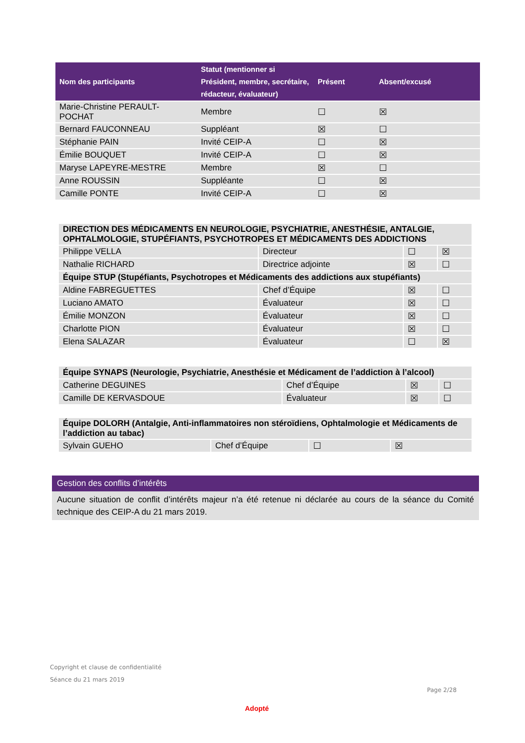| Nom des participants | Statut (mentionner si Président, membre, secrétaire, rédacteur, évaluateur) | Présent | Absent/excusé |
| --- | --- | --- | --- |
| Marie-Christine PERAULT-POCHAT | Membre | ☐ | ☒ |
| Bernard FAUCONNEAU | Suppléant | ☒ | ☐ |
| Stéphanie PAIN | Invité CEIP-A | ☐ | ☒ |
| Émilie BOUQUET | Invité CEIP-A | ☐ | ☒ |
| Maryse LAPEYRE-MESTRE | Membre | ☒ | ☐ |
| Anne ROUSSIN | Suppléante | ☐ | ☒ |
| Camille PONTE | Invité CEIP-A | ☐ | ☒ |
| DIRECTION DES MÉDICAMENTS EN NEUROLOGIE, PSYCHIATRIE, ANESTHÉSIE, ANTALGIE, OPHTALMOLOGIE, STUPÉFIANTS, PSYCHOTROPES ET MÉDICAMENTS DES ADDICTIONS | | | |
| Philippe VELLA | Directeur | ☐ | ☒ |
| Nathalie RICHARD | Directrice adjointe | ☒ | ☐ |
| Équipe STUP (Stupéfiants, Psychotropes et Médicaments des addictions aux stupéfiants) | | | |
| Aldine FABREGUETTES | Chef d’Équipe | ☒ | ☐ |
| Luciano AMATO | Évaluateur | ☒ | ☐ |
| Émilie MONZON | Évaluateur | ☒ | ☐ |
| Charlotte PION | Évaluateur | ☒ | ☐ |
| Elena SALAZAR | Évaluateur | ☐ | ☒ |
| Équipe SYNAPS (Neurologie, Psychiatrie, Anesthésie et Médicament de l’addiction à l’alcool) | | | |
| Catherine DEGUINES | Chef d’Équipe | ☒ | ☐ |
| Camille DE KERVASDOUE | Évaluateur | ☒ | ☐ |
| Équipe DOLORH (Antalgie, Anti-inflammatoires non stéroïdiens, Ophtalmologie et Médicaments de l’addiction au tabac) | | | |
| Sylvain GUEHO | Chef d’Équipe | ☐ | ☒ |
Gestion des conflits d’intérêts
Aucune situation de conflit d’intérêts majeur n’a été retenue ni déclarée au cours de la séance du Comité technique des CEIP-A du 21 mars 2019.
Copyright et clause de confidentialité
Séance du 21 mars 2019
Page 2/28
Adopté